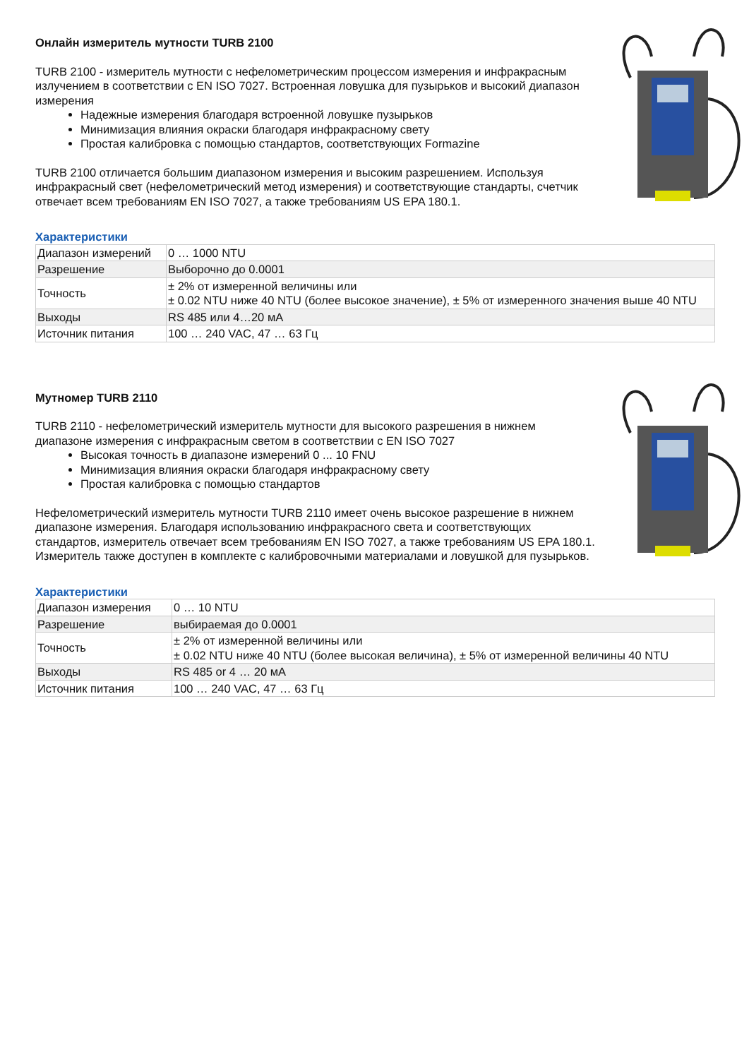Онлайн измеритель мутности TURB 2100
TURB 2100 - измеритель мутности с нефелометрическим процессом измерения и инфракрасным излучением в соответствии с EN ISO 7027. Встроенная ловушка для пузырьков и высокий диапазон измерения
Надежные измерения благодаря встроенной ловушке пузырьков
Минимизация влияния окраски благодаря инфракрасному свету
Простая калибровка с помощью стандартов, соответствующих Formazine
TURB 2100 отличается большим диапазоном измерения и высоким разрешением. Используя инфракрасный свет (нефелометрический метод измерения) и соответствующие стандарты, счетчик отвечает всем требованиям EN ISO 7027, а также требованиям US EPA 180.1.
Характеристики
| Диапазон измерений | 0 … 1000 NTU |
| Разрешение | Выборочно до 0.0001 |
| Точность | ± 2% от измеренной величины или ± 0.02 NTU ниже 40 NTU (более высокое значение), ± 5% от измеренного значения выше 40 NTU |
| Выходы | RS 485 или 4…20 мА |
| Источник питания | 100 … 240 VAC, 47 … 63 Гц |
Мутномер TURB 2110
TURB 2110 - нефелометрический измеритель мутности для высокого разрешения в нижнем диапазоне измерения с инфракрасным светом в соответствии с EN ISO 7027
Высокая точность в диапазоне измерений 0 ... 10 FNU
Минимизация влияния окраски благодаря инфракрасному свету
Простая калибровка с помощью стандартов
Нефелометрический измеритель мутности TURB 2110 имеет очень высокое разрешение в нижнем диапазоне измерения. Благодаря использованию инфракрасного света и соответствующих стандартов, измеритель отвечает всем требованиям EN ISO 7027, а также требованиям US EPA 180.1. Измеритель также доступен в комплекте с калибровочными материалами и ловушкой для пузырьков.
Характеристики
| Диапазон измерения | 0 … 10 NTU |
| Разрешение | выбираемая до 0.0001 |
| Точность | ± 2% от измеренной величины или ± 0.02 NTU ниже 40 NTU (более высокая величина), ± 5% от измеренной величины 40 NTU |
| Выходы | RS 485 or 4 … 20 мА |
| Источник питания | 100 … 240 VAC, 47 … 63 Гц |